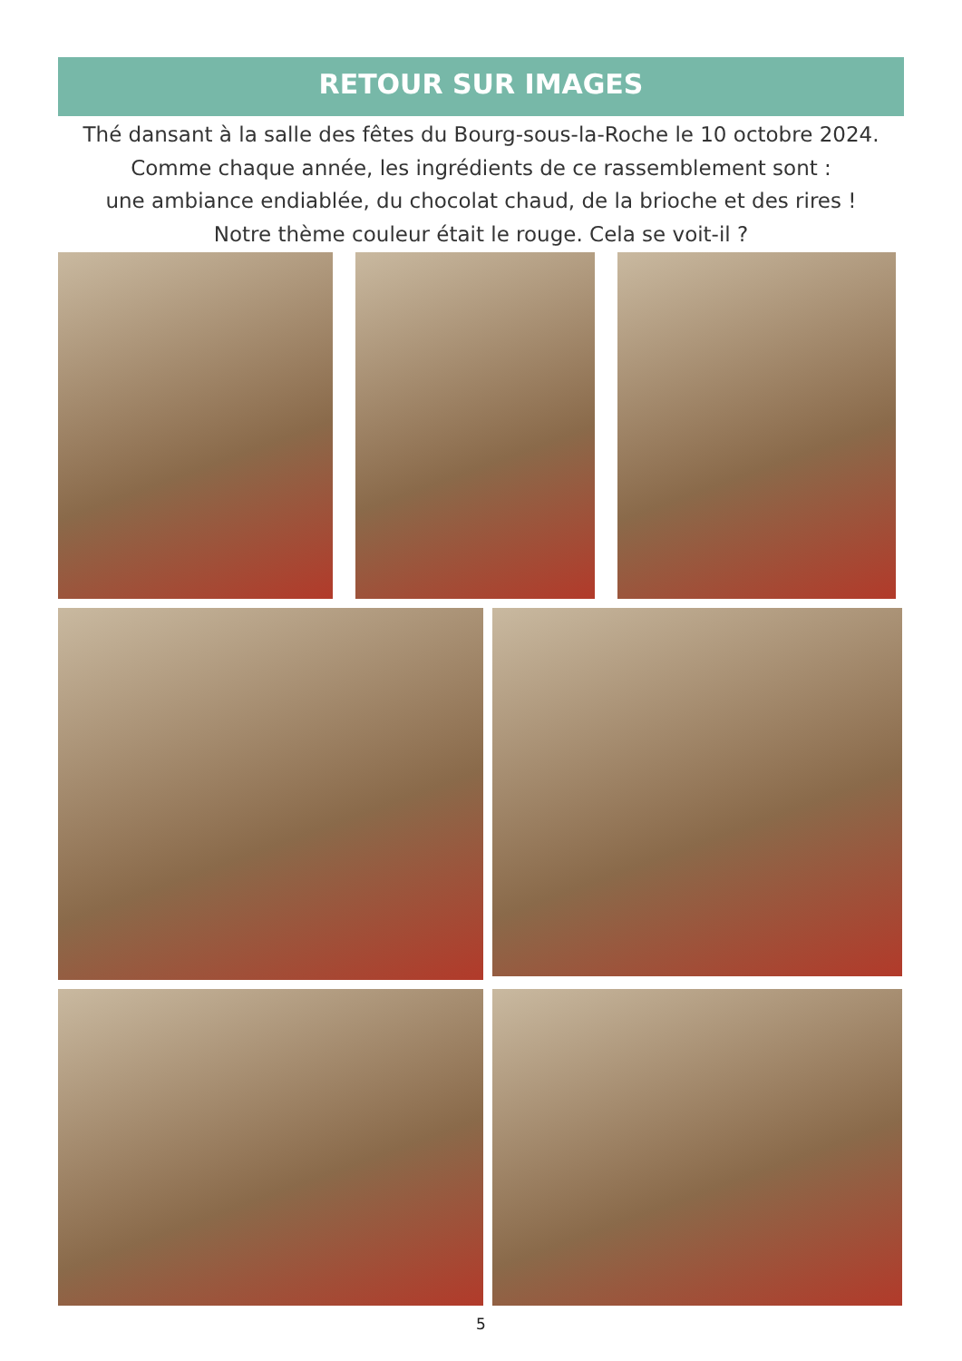RETOUR SUR IMAGES
Thé dansant à la salle des fêtes du Bourg-sous-la-Roche le 10 octobre 2024.
Comme chaque année, les ingrédients de ce rassemblement sont :
une ambiance endiablée, du chocolat chaud, de la brioche et des rires !
Notre thème couleur était le rouge. Cela se voit-il ?
5